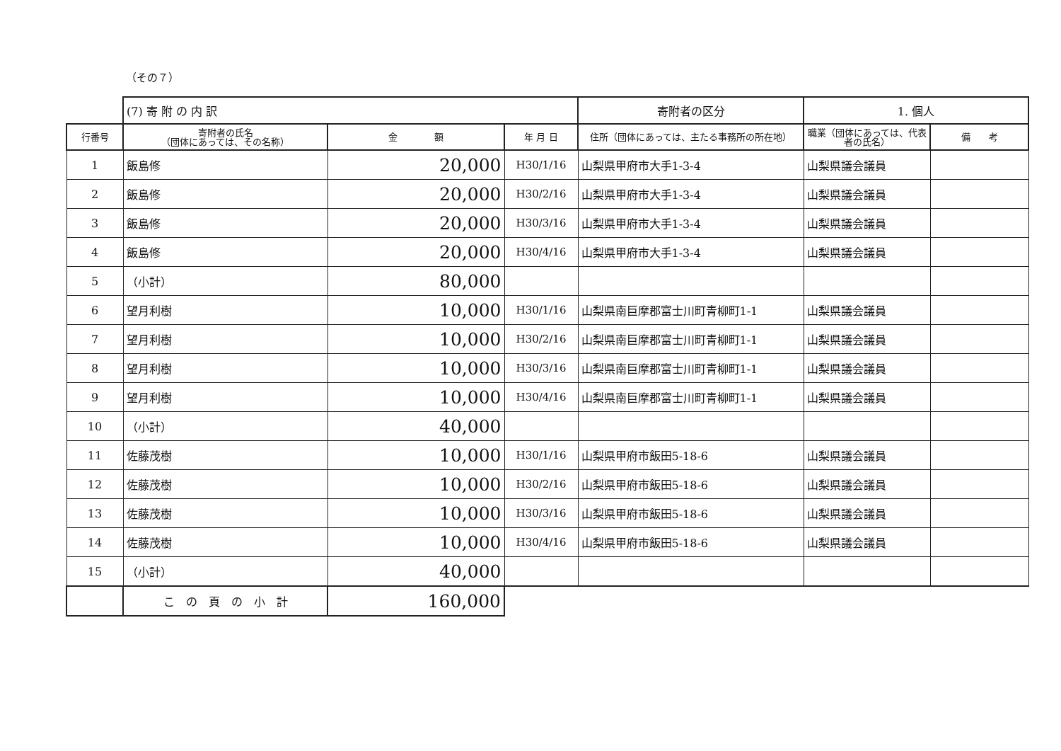（その７）
| | (7) 寄 附 の 内 訳 | | | 寄附者の区分 | 1. 個人 | |
| 行番号 | 寄附者の氏名 （団体にあっては、その名称） | 金 額 | 年 月 日 | 住所（団体にあっては、主たる事務所の所在地） | 職業（団体にあっては、代表者の氏名） | 備 考 |
| 1 | 飯島修 | 20,000 | H30/1/16 | 山梨県甲府市大手1-3-4 | 山梨県議会議員 | |
| 2 | 飯島修 | 20,000 | H30/2/16 | 山梨県甲府市大手1-3-4 | 山梨県議会議員 | |
| 3 | 飯島修 | 20,000 | H30/3/16 | 山梨県甲府市大手1-3-4 | 山梨県議会議員 | |
| 4 | 飯島修 | 20,000 | H30/4/16 | 山梨県甲府市大手1-3-4 | 山梨県議会議員 | |
| 5 | （小計） | 80,000 | | | | |
| 6 | 望月利樹 | 10,000 | H30/1/16 | 山梨県南巨摩郡富士川町青柳町1-1 | 山梨県議会議員 | |
| 7 | 望月利樹 | 10,000 | H30/2/16 | 山梨県南巨摩郡富士川町青柳町1-1 | 山梨県議会議員 | |
| 8 | 望月利樹 | 10,000 | H30/3/16 | 山梨県南巨摩郡富士川町青柳町1-1 | 山梨県議会議員 | |
| 9 | 望月利樹 | 10,000 | H30/4/16 | 山梨県南巨摩郡富士川町青柳町1-1 | 山梨県議会議員 | |
| 10 | （小計） | 40,000 | | | | |
| 11 | 佐藤茂樹 | 10,000 | H30/1/16 | 山梨県甲府市飯田5-18-6 | 山梨県議会議員 | |
| 12 | 佐藤茂樹 | 10,000 | H30/2/16 | 山梨県甲府市飯田5-18-6 | 山梨県議会議員 | |
| 13 | 佐藤茂樹 | 10,000 | H30/3/16 | 山梨県甲府市飯田5-18-6 | 山梨県議会議員 | |
| 14 | 佐藤茂樹 | 10,000 | H30/4/16 | 山梨県甲府市飯田5-18-6 | 山梨県議会議員 | |
| 15 | （小計） | 40,000 | | | | |
| | こ の 頁 の 小 計 | 160,000 | | | | |